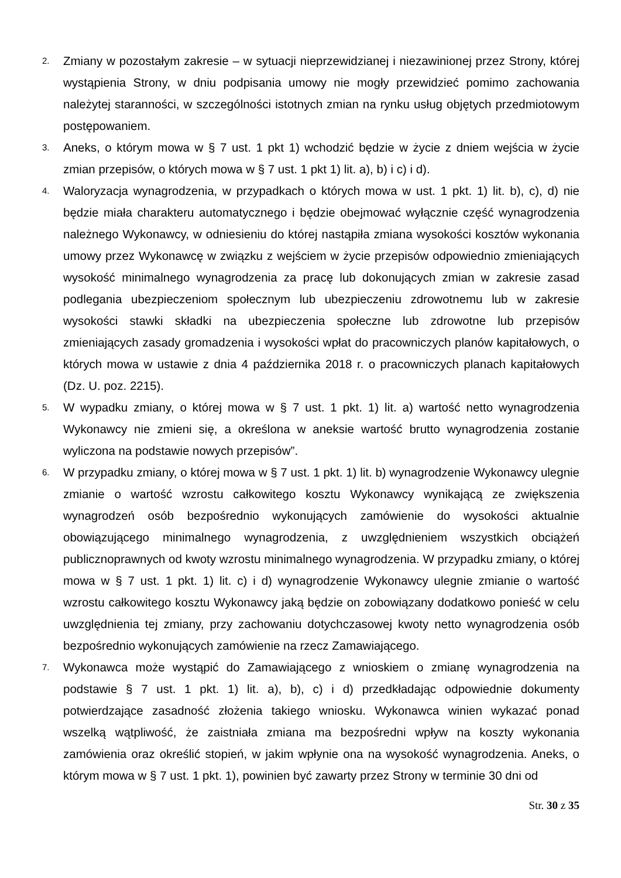2.
Zmiany w pozostałym zakresie – w sytuacji nieprzewidzianej i niezawinionej przez Strony, której wystąpienia Strony, w dniu podpisania umowy nie mogły przewidzieć pomimo zachowania należytej staranności, w szczególności istotnych zmian na rynku usług objętych przedmiotowym postępowaniem.
3.
Aneks, o którym mowa w § 7 ust. 1 pkt 1) wchodzić będzie w życie z dniem wejścia w życie zmian przepisów, o których mowa w § 7 ust. 1 pkt 1) lit. a), b) i c) i d).
4.
Waloryzacja wynagrodzenia, w przypadkach o których mowa w ust. 1 pkt. 1) lit. b), c), d) nie będzie miała charakteru automatycznego i będzie obejmować wyłącznie część wynagrodzenia należnego Wykonawcy, w odniesieniu do której nastąpiła zmiana wysokości kosztów wykonania umowy przez Wykonawcę w związku z wejściem w życie przepisów odpowiednio zmieniających wysokość minimalnego wynagrodzenia za pracę lub dokonujących zmian w zakresie zasad podlegania ubezpieczeniom społecznym lub ubezpieczeniu zdrowotnemu lub w zakresie wysokości stawki składki na ubezpieczenia społeczne lub zdrowotne lub przepisów zmieniających zasady gromadzenia i wysokości wpłat do pracowniczych planów kapitałowych, o których mowa w ustawie z dnia 4 października 2018 r. o pracowniczych planach kapitałowych (Dz. U. poz. 2215).
5.
W wypadku zmiany, o której mowa w § 7 ust. 1 pkt. 1) lit. a) wartość netto wynagrodzenia Wykonawcy nie zmieni się, a określona w aneksie wartość brutto wynagrodzenia zostanie wyliczona na podstawie nowych przepisów”.
6.
W przypadku zmiany, o której mowa w § 7 ust. 1 pkt. 1) lit. b) wynagrodzenie Wykonawcy ulegnie zmianie o wartość wzrostu całkowitego kosztu Wykonawcy wynikającą ze zwiększenia wynagrodzeń osób bezpośrednio wykonujących zamówienie do wysokości aktualnie obowiązującego minimalnego wynagrodzenia, z uwzględnieniem wszystkich obciążeń publicznoprawnych od kwoty wzrostu minimalnego wynagrodzenia. W przypadku zmiany, o której mowa w § 7 ust. 1 pkt. 1) lit. c) i d) wynagrodzenie Wykonawcy ulegnie zmianie o wartość wzrostu całkowitego kosztu Wykonawcy jaką będzie on zobowiązany dodatkowo ponieść w celu uwzględnienia tej zmiany, przy zachowaniu dotychczasowej kwoty netto wynagrodzenia osób bezpośrednio wykonujących zamówienie na rzecz Zamawiającego.
7.
Wykonawca może wystąpić do Zamawiającego z wnioskiem o zmianę wynagrodzenia na podstawie § 7 ust. 1 pkt. 1) lit. a), b), c) i d) przedkładając odpowiednie dokumenty potwierdzające zasadność złożenia takiego wniosku. Wykonawca winien wykazać ponad wszelką wątpliwość, że zaistniała zmiana ma bezpośredni wpływ na koszty wykonania zamówienia oraz określić stopień, w jakim wpłynie ona na wysokość wynagrodzenia. Aneks, o którym mowa w § 7 ust. 1 pkt. 1), powinien być zawarty przez Strony w terminie 30 dni od
Str. 30 z 35